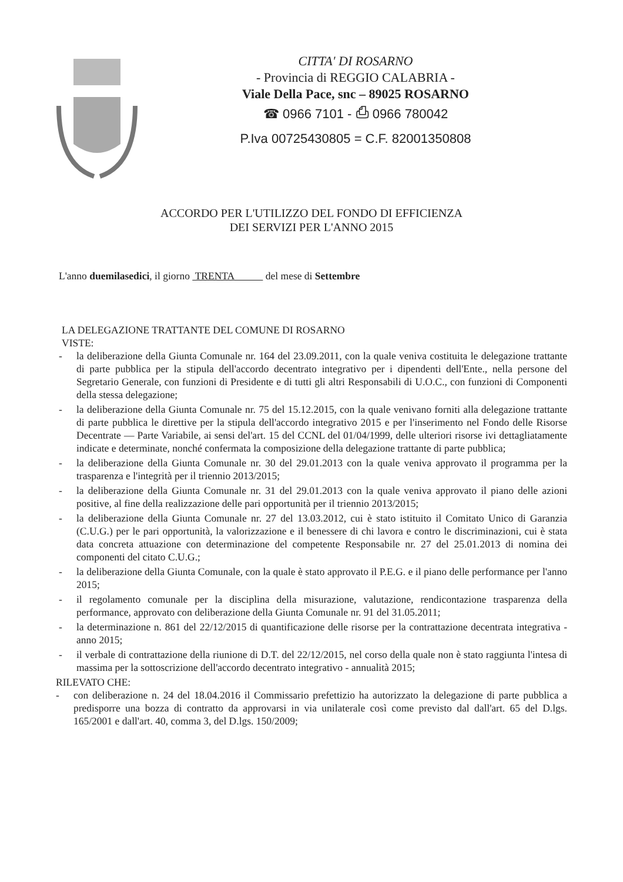CITTA' DI ROSARNO
- Provincia di REGGIO CALABRIA -
Viale Della Pace, snc – 89025 ROSARNO
☎ 0966 7101 - ⎙ 0966 780042
P.Iva 00725430805 = C.F. 82001350808
ACCORDO PER L'UTILIZZO DEL FONDO DI EFFICIENZA
DEI SERVIZI PER L'ANNO 2015
L'anno duemilasedici, il giorno TRENTA del mese di Settembre
LA DELEGAZIONE TRATTANTE DEL COMUNE DI ROSARNO
VISTE:
- la deliberazione della Giunta Comunale nr. 164 del 23.09.2011, con la quale veniva costituita le delegazione trattante di parte pubblica per la stipula dell'accordo decentrato integrativo per i dipendenti dell'Ente., nella persone del Segretario Generale, con funzioni di Presidente e di tutti gli altri Responsabili di U.O.C., con funzioni di Componenti della stessa delegazione;
- la deliberazione della Giunta Comunale nr. 75 del 15.12.2015, con la quale venivano forniti alla delegazione trattante di parte pubblica le direttive per la stipula dell'accordo integrativo 2015 e per l'inserimento nel Fondo delle Risorse Decentrate — Parte Variabile, ai sensi del'art. 15 del CCNL del 01/04/1999, delle ulteriori risorse ivi dettagliatamente indicate e determinate, nonché confermata la composizione della delegazione trattante di parte pubblica;
- la deliberazione della Giunta Comunale nr. 30 del 29.01.2013 con la quale veniva approvato il programma per la trasparenza e l'integrità per il triennio 2013/2015;
- la deliberazione della Giunta Comunale nr. 31 del 29.01.2013 con la quale veniva approvato il piano delle azioni positive, al fine della realizzazione delle pari opportunità per il triennio 2013/2015;
- la deliberazione della Giunta Comunale nr. 27 del 13.03.2012, cui è stato istituito il Comitato Unico di Garanzia (C.U.G.) per le pari opportunità, la valorizzazione e il benessere di chi lavora e contro le discriminazioni, cui è stata data concreta attuazione con determinazione del competente Responsabile nr. 27 del 25.01.2013 di nomina dei componenti del citato C.U.G.;
- la deliberazione della Giunta Comunale, con la quale è stato approvato il P.E.G. e il piano delle performance per l'anno 2015;
- il regolamento comunale per la disciplina della misurazione, valutazione, rendicontazione trasparenza della performance, approvato con deliberazione della Giunta Comunale nr. 91 del 31.05.2011;
- la determinazione n. 861 del 22/12/2015 di quantificazione delle risorse per la contrattazione decentrata integrativa - anno 2015;
- il verbale di contrattazione della riunione di D.T. del 22/12/2015, nel corso della quale non è stato raggiunta l'intesa di massima per la sottoscrizione dell'accordo decentrato integrativo - annualità 2015;
RILEVATO CHE:
- con deliberazione n. 24 del 18.04.2016 il Commissario prefettizio ha autorizzato la delegazione di parte pubblica a predisporre una bozza di contratto da approvarsi in via unilaterale così come previsto dal dall'art. 65 del D.lgs. 165/2001 e dall'art. 40, comma 3, del D.lgs. 150/2009;